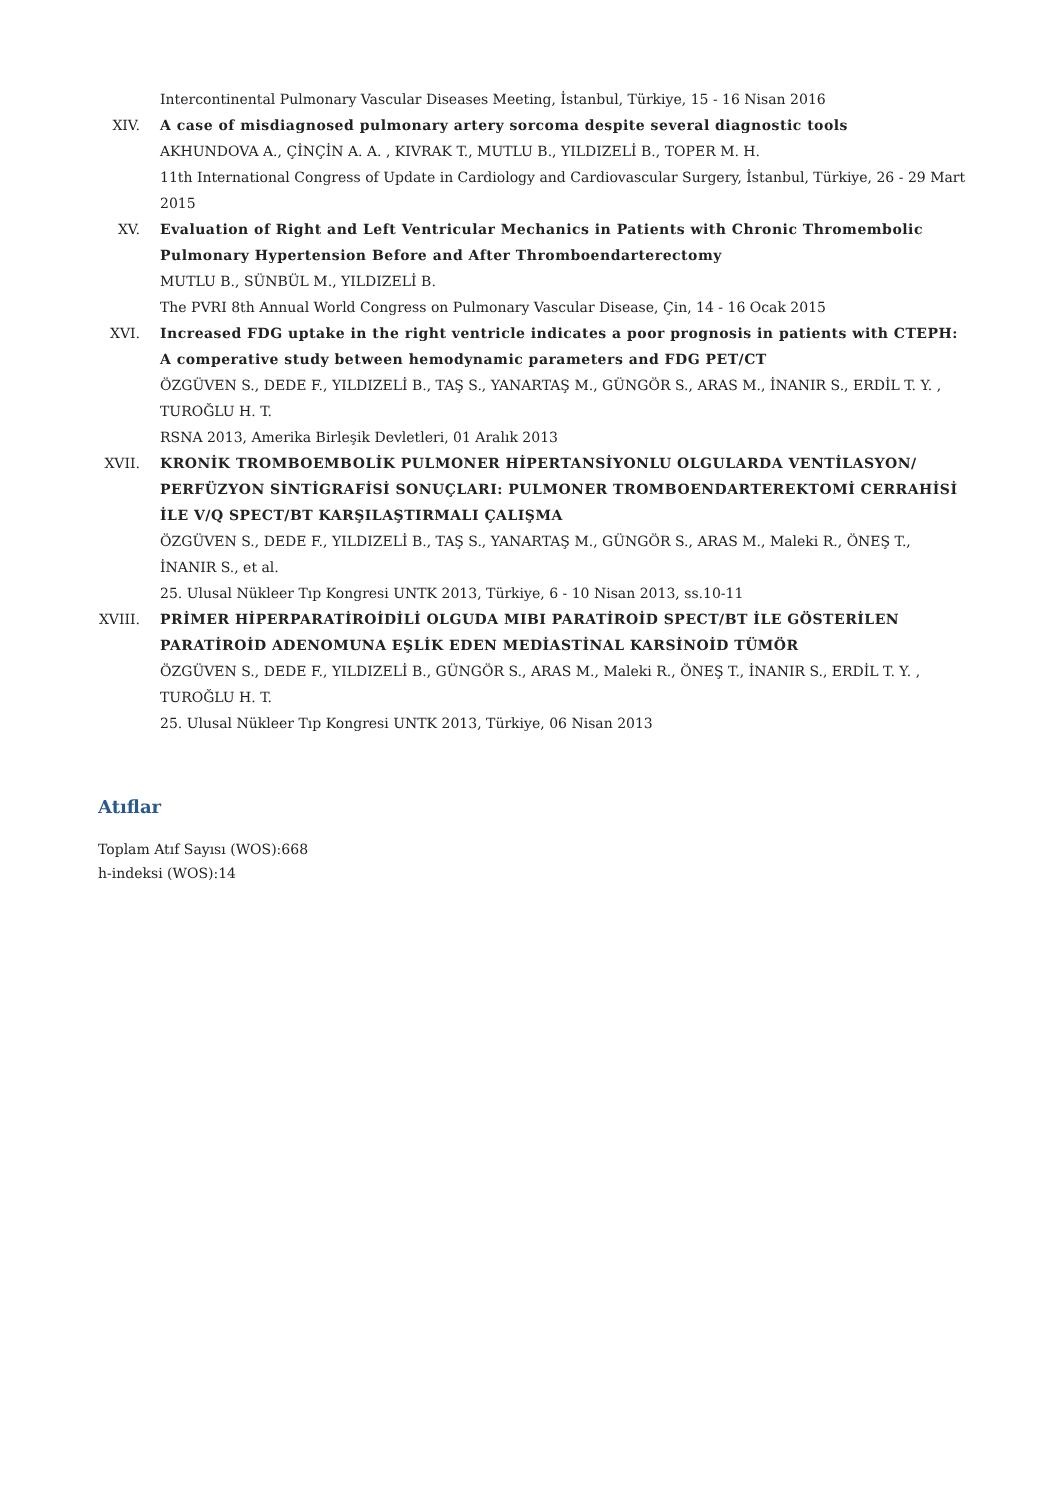Intercontinental Pulmonary Vascular Diseases Meeting, İstanbul, Türkiye, 15 - 16 Nisan 2016
XIV. A case of misdiagnosed pulmonary artery sorcoma despite several diagnostic tools
AKHUNDOVA A., ÇİNÇİN A. A. , KIVRAK T., MUTLU B., YILDIZELİ B., TOPER M. H.
11th International Congress of Update in Cardiology and Cardiovascular Surgery, İstanbul, Türkiye, 26 - 29 Mart 2015
XV. Evaluation of Right and Left Ventricular Mechanics in Patients with Chronic Thromembolic Pulmonary Hypertension Before and After Thromboendarterectomy
MUTLU B., SÜNBÜL M., YILDIZELİ B.
The PVRI 8th Annual World Congress on Pulmonary Vascular Disease, Çin, 14 - 16 Ocak 2015
XVI. Increased FDG uptake in the right ventricle indicates a poor prognosis in patients with CTEPH: A comperative study between hemodynamic parameters and FDG PET/CT
ÖZGÜVEN S., DEDE F., YILDIZELİ B., TAŞ S., YANARTAŞ M., GÜNGÖR S., ARAS M., İNANIR S., ERDİL T. Y. , TUROĞLU H. T.
RSNA 2013, Amerika Birleşik Devletleri, 01 Aralık 2013
XVII. KRONİK TROMBOEMBOLİK PULMONER HİPERTANSİYONLU OLGULARDA VENTİLASYON/ PERFÜZYON SİNTİGRAFİSİ SONUÇLARI: PULMONER TROMBOENDARTEREKTOMİ CERRAHİSİ İLE V/Q SPECT/BT KARŞILAŞTIRMALI ÇALIŞMA
ÖZGÜVEN S., DEDE F., YILDIZELİ B., TAŞ S., YANARTAŞ M., GÜNGÖR S., ARAS M., Maleki R., ÖNEŞ T., İNANIR S., et al.
25. Ulusal Nükleer Tıp Kongresi UNTK 2013, Türkiye, 6 - 10 Nisan 2013, ss.10-11
XVIII. PRİMER HİPERPARATİROİDİLİ OLGUDA MIBI PARATİROİD SPECT/BT İLE GÖSTERİLEN PARATİROİD ADENOMUNA EŞLİK EDEN MEDİASTİNAL KARSİNOİD TÜMÖR
ÖZGÜVEN S., DEDE F., YILDIZELİ B., GÜNGÖR S., ARAS M., Maleki R., ÖNEŞ T., İNANIR S., ERDİL T. Y. , TUROĞLU H. T.
25. Ulusal Nükleer Tıp Kongresi UNTK 2013, Türkiye, 06 Nisan 2013
Atıflar
Toplam Atıf Sayısı (WOS):668
h-indeksi (WOS):14